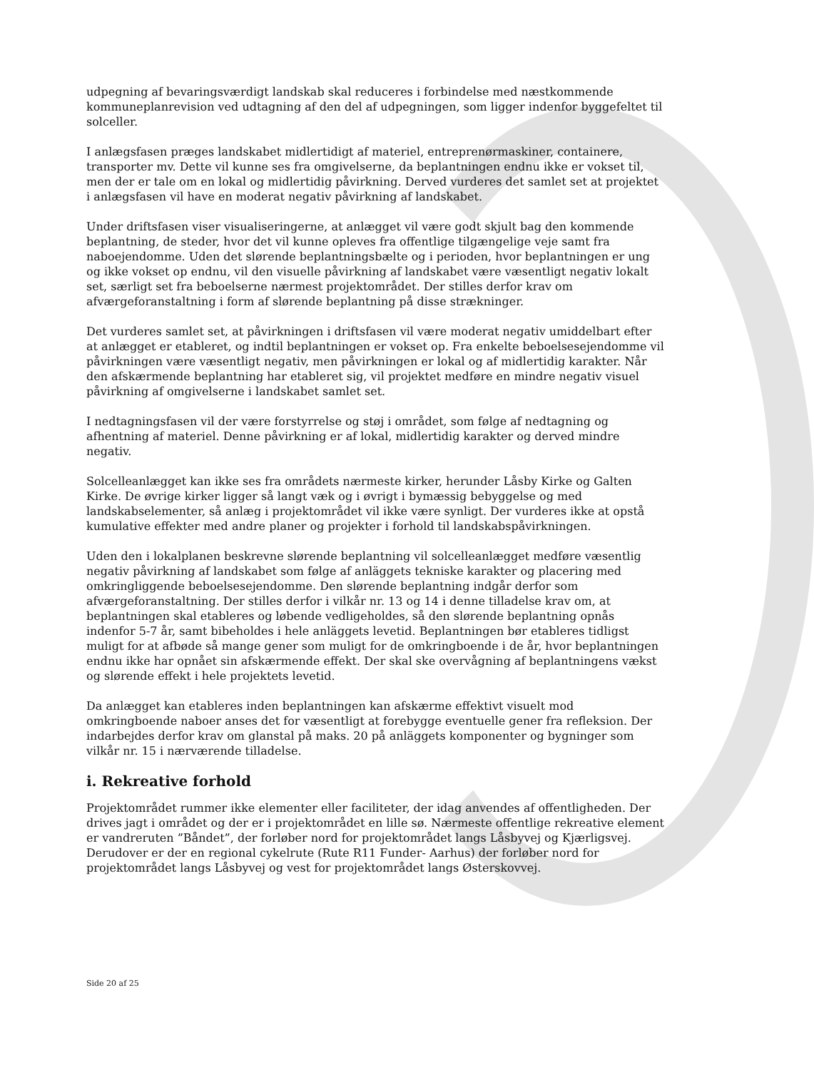udpegning af bevaringsværdigt landskab skal reduceres i forbindelse med næstkommende kommuneplanrevision ved udtagning af den del af udpegningen, som ligger indenfor byggefeltet til solceller.
I anlægsfasen præges landskabet midlertidigt af materiel, entreprenørmaskiner, containere, transporter mv. Dette vil kunne ses fra omgivelserne, da beplantningen endnu ikke er vokset til, men der er tale om en lokal og midlertidig påvirkning. Derved vurderes det samlet set at projektet i anlægsfasen vil have en moderat negativ påvirkning af landskabet.
Under driftsfasen viser visualiseringerne, at anlægget vil være godt skjult bag den kommende beplantning, de steder, hvor det vil kunne opleves fra offentlige tilgængelige veje samt fra naboejendomme. Uden det slørende beplantningsbælte og i perioden, hvor beplantningen er ung og ikke vokset op endnu, vil den visuelle påvirkning af landskabet være væsentligt negativ lokalt set, særligt set fra beboelserne nærmest projektområdet. Der stilles derfor krav om afværgeforanstaltning i form af slørende beplantning på disse strækninger.
Det vurderes samlet set, at påvirkningen i driftsfasen vil være moderat negativ umiddelbart efter at anlægget er etableret, og indtil beplantningen er vokset op. Fra enkelte beboelsesejendomme vil påvirkningen være væsentligt negativ, men påvirkningen er lokal og af midlertidig karakter. Når den afskærmende beplantning har etableret sig, vil projektet medføre en mindre negativ visuel påvirkning af omgivelserne i landskabet samlet set.
I nedtagningsfasen vil der være forstyrrelse og støj i området, som følge af nedtagning og afhentning af materiel. Denne påvirkning er af lokal, midlertidig karakter og derved mindre negativ.
Solcelleanlægget kan ikke ses fra områdets nærmeste kirker, herunder Låsby Kirke og Galten Kirke. De øvrige kirker ligger så langt væk og i øvrigt i bymæssig bebyggelse og med landskabselementer, så anlæg i projektområdet vil ikke være synligt. Der vurderes ikke at opstå kumulative effekter med andre planer og projekter i forhold til landskabspåvirkningen.
Uden den i lokalplanen beskrevne slørende beplantning vil solcelleanlægget medføre væsentlig negativ påvirkning af landskabet som følge af anläggets tekniske karakter og placering med omkringliggende beboelsesejendomme. Den slørende beplantning indgår derfor som afværgeforanstaltning. Der stilles derfor i vilkår nr. 13 og 14 i denne tilladelse krav om, at beplantningen skal etableres og løbende vedligeholdes, så den slørende beplantning opnås indenfor 5-7 år, samt bibeholdes i hele anläggets levetid. Beplantningen bør etableres tidligst muligt for at afbøde så mange gener som muligt for de omkringboende i de år, hvor beplantningen endnu ikke har opnået sin afskærmende effekt. Der skal ske overvågning af beplantningens vækst og slørende effekt i hele projektets levetid.
Da anlægget kan etableres inden beplantningen kan afskærme effektivt visuelt mod omkringboende naboer anses det for væsentligt at forebygge eventuelle gener fra refleksion. Der indarbejdes derfor krav om glanstal på maks. 20 på anläggets komponenter og bygninger som vilkår nr. 15 i nærværende tilladelse.
i. Rekreative forhold
Projektområdet rummer ikke elementer eller faciliteter, der idag anvendes af offentligheden. Der drives jagt i området og der er i projektområdet en lille sø. Nærmeste offentlige rekreative element er vandreruten ”Båndet”, der forløber nord for projektområdet langs Låsbyvej og Kjærligsvej. Derudover er der en regional cykelrute (Rute R11 Funder- Aarhus) der forløber nord for projektområdet langs Låsbyvej og vest for projektområdet langs Østerskovvej.
Side 20 af 25